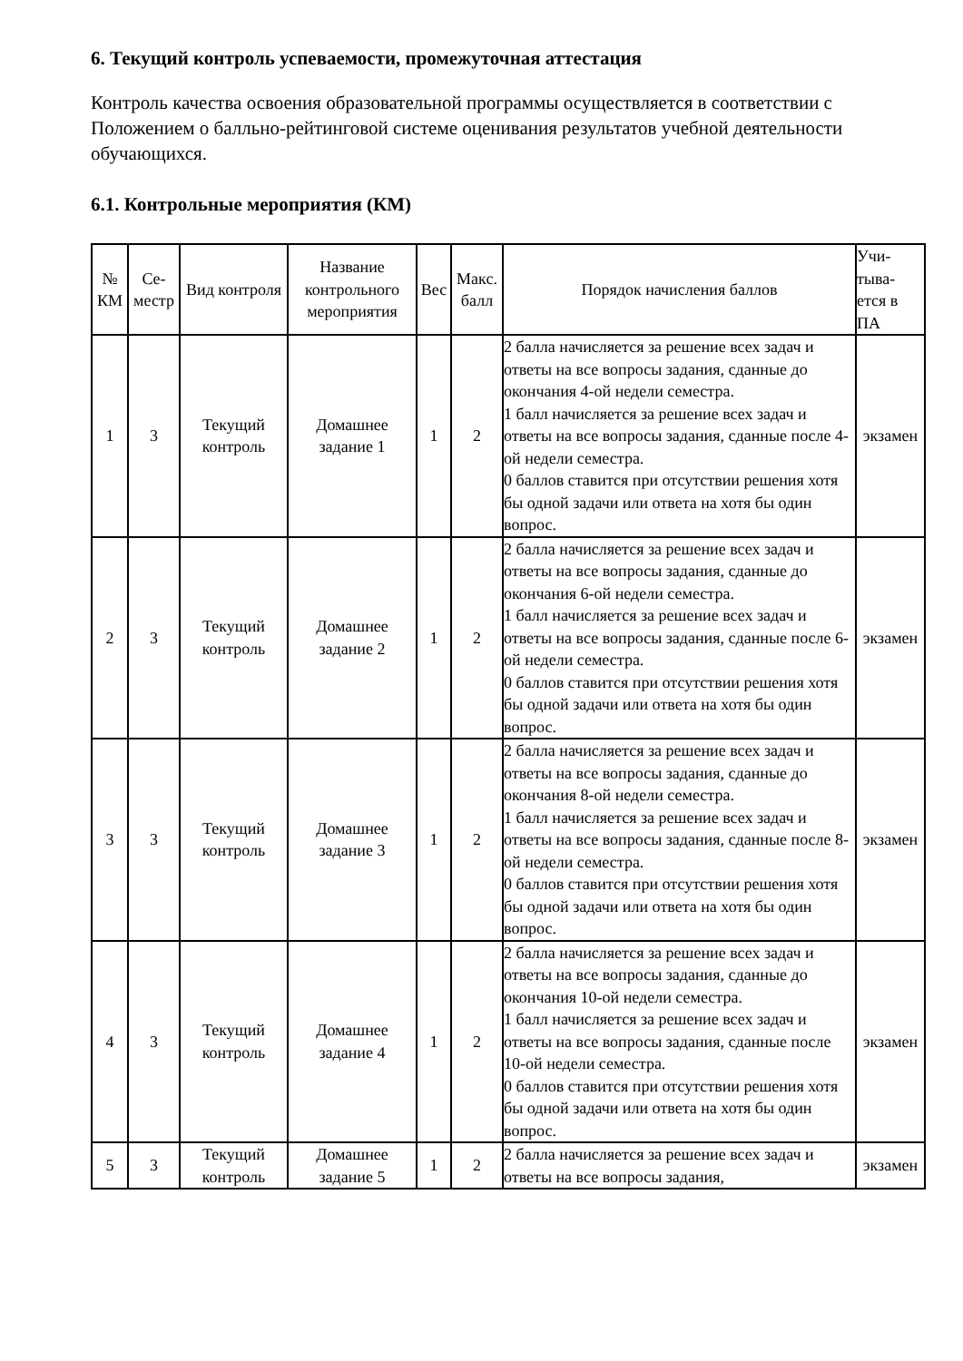6. Текущий контроль успеваемости, промежуточная аттестация
Контроль качества освоения образовательной программы осуществляется в соответствии с Положением о балльно-рейтинговой системе оценивания результатов учебной деятельности обучающихся.
6.1. Контрольные мероприятия (КМ)
| № КМ | Се-местр | Вид контроля | Название контрольного мероприятия | Вес | Макс. балл | Порядок начисления баллов | Учи-тыва-ется в ПА |
| --- | --- | --- | --- | --- | --- | --- | --- |
| 1 | 3 | Текущий контроль | Домашнее задание 1 | 1 | 2 | 2 балла начисляется за решение всех задач и ответы на все вопросы задания, сданные до окончания 4-ой недели семестра. 1 балл начисляется за решение всех задач и ответы на все вопросы задания, сданные после 4-ой недели семестра. 0 баллов ставится при отсутствии решения хотя бы одной задачи или ответа на хотя бы один вопрос. | экзамен |
| 2 | 3 | Текущий контроль | Домашнее задание 2 | 1 | 2 | 2 балла начисляется за решение всех задач и ответы на все вопросы задания, сданные до окончания 6-ой недели семестра. 1 балл начисляется за решение всех задач и ответы на все вопросы задания, сданные после 6-ой недели семестра. 0 баллов ставится при отсутствии решения хотя бы одной задачи или ответа на хотя бы один вопрос. | экзамен |
| 3 | 3 | Текущий контроль | Домашнее задание 3 | 1 | 2 | 2 балла начисляется за решение всех задач и ответы на все вопросы задания, сданные до окончания 8-ой недели семестра. 1 балл начисляется за решение всех задач и ответы на все вопросы задания, сданные после 8-ой недели семестра. 0 баллов ставится при отсутствии решения хотя бы одной задачи или ответа на хотя бы один вопрос. | экзамен |
| 4 | 3 | Текущий контроль | Домашнее задание 4 | 1 | 2 | 2 балла начисляется за решение всех задач и ответы на все вопросы задания, сданные до окончания 10-ой недели семестра. 1 балл начисляется за решение всех задач и ответы на все вопросы задания, сданные после 10-ой недели семестра. 0 баллов ставится при отсутствии решения хотя бы одной задачи или ответа на хотя бы один вопрос. | экзамен |
| 5 | 3 | Текущий контроль | Домашнее задание 5 | 1 | 2 | 2 балла начисляется за решение всех задач и ответы на все вопросы задания, | экзамен |